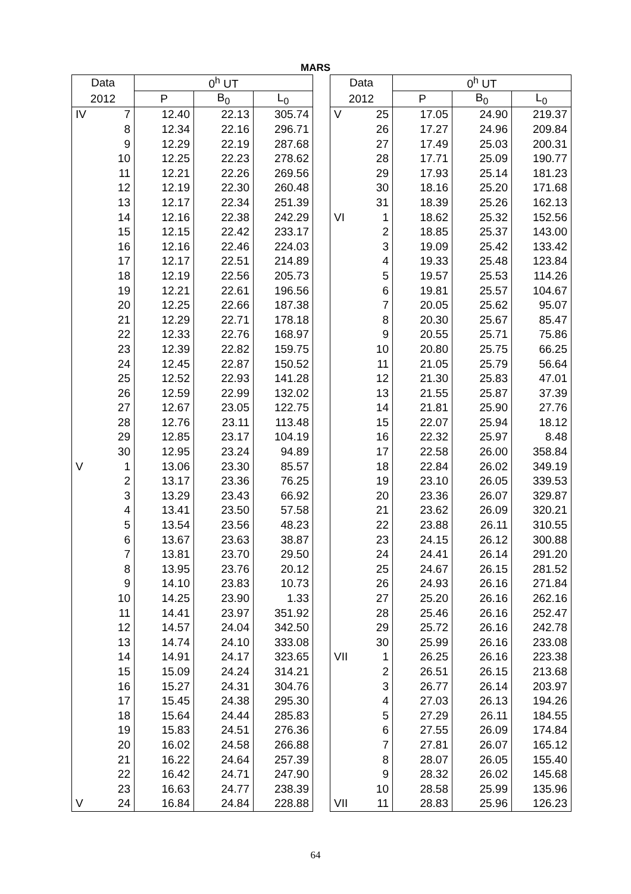MARS
| Data | | 0<sup>h</sup> UT | | |
| --- | --- | --- | --- | --- |
| 2012 | | P | B<sub>0</sub> | L<sub>0</sub> |
| IV | 7 | 12.40 | 22.13 | 305.74 |
| | 8 | 12.34 | 22.16 | 296.71 |
| | 9 | 12.29 | 22.19 | 287.68 |
| | 10 | 12.25 | 22.23 | 278.62 |
| | 11 | 12.21 | 22.26 | 269.56 |
| | 12 | 12.19 | 22.30 | 260.48 |
| | 13 | 12.17 | 22.34 | 251.39 |
| | 14 | 12.16 | 22.38 | 242.29 |
| | 15 | 12.15 | 22.42 | 233.17 |
| | 16 | 12.16 | 22.46 | 224.03 |
| | 17 | 12.17 | 22.51 | 214.89 |
| | 18 | 12.19 | 22.56 | 205.73 |
| | 19 | 12.21 | 22.61 | 196.56 |
| | 20 | 12.25 | 22.66 | 187.38 |
| | 21 | 12.29 | 22.71 | 178.18 |
| | 22 | 12.33 | 22.76 | 168.97 |
| | 23 | 12.39 | 22.82 | 159.75 |
| | 24 | 12.45 | 22.87 | 150.52 |
| | 25 | 12.52 | 22.93 | 141.28 |
| | 26 | 12.59 | 22.99 | 132.02 |
| | 27 | 12.67 | 23.05 | 122.75 |
| | 28 | 12.76 | 23.11 | 113.48 |
| | 29 | 12.85 | 23.17 | 104.19 |
| | 30 | 12.95 | 23.24 | 94.89 |
| V | 1 | 13.06 | 23.30 | 85.57 |
| | 2 | 13.17 | 23.36 | 76.25 |
| | 3 | 13.29 | 23.43 | 66.92 |
| | 4 | 13.41 | 23.50 | 57.58 |
| | 5 | 13.54 | 23.56 | 48.23 |
| | 6 | 13.67 | 23.63 | 38.87 |
| | 7 | 13.81 | 23.70 | 29.50 |
| | 8 | 13.95 | 23.76 | 20.12 |
| | 9 | 14.10 | 23.83 | 10.73 |
| | 10 | 14.25 | 23.90 | 1.33 |
| | 11 | 14.41 | 23.97 | 351.92 |
| | 12 | 14.57 | 24.04 | 342.50 |
| | 13 | 14.74 | 24.10 | 333.08 |
| | 14 | 14.91 | 24.17 | 323.65 |
| | 15 | 15.09 | 24.24 | 314.21 |
| | 16 | 15.27 | 24.31 | 304.76 |
| | 17 | 15.45 | 24.38 | 295.30 |
| | 18 | 15.64 | 24.44 | 285.83 |
| | 19 | 15.83 | 24.51 | 276.36 |
| | 20 | 16.02 | 24.58 | 266.88 |
| | 21 | 16.22 | 24.64 | 257.39 |
| | 22 | 16.42 | 24.71 | 247.90 |
| | 23 | 16.63 | 24.77 | 238.39 |
| V | 24 | 16.84 | 24.84 | 228.88 |
| Data | | 0<sup>h</sup> UT | | |
| --- | --- | --- | --- | --- |
| 2012 | | P | B<sub>0</sub> | L<sub>0</sub> |
| V | 25 | 17.05 | 24.90 | 219.37 |
| | 26 | 17.27 | 24.96 | 209.84 |
| | 27 | 17.49 | 25.03 | 200.31 |
| | 28 | 17.71 | 25.09 | 190.77 |
| | 29 | 17.93 | 25.14 | 181.23 |
| | 30 | 18.16 | 25.20 | 171.68 |
| | 31 | 18.39 | 25.26 | 162.13 |
| VI | 1 | 18.62 | 25.32 | 152.56 |
| | 2 | 18.85 | 25.37 | 143.00 |
| | 3 | 19.09 | 25.42 | 133.42 |
| | 4 | 19.33 | 25.48 | 123.84 |
| | 5 | 19.57 | 25.53 | 114.26 |
| | 6 | 19.81 | 25.57 | 104.67 |
| | 7 | 20.05 | 25.62 | 95.07 |
| | 8 | 20.30 | 25.67 | 85.47 |
| | 9 | 20.55 | 25.71 | 75.86 |
| | 10 | 20.80 | 25.75 | 66.25 |
| | 11 | 21.05 | 25.79 | 56.64 |
| | 12 | 21.30 | 25.83 | 47.01 |
| | 13 | 21.55 | 25.87 | 37.39 |
| | 14 | 21.81 | 25.90 | 27.76 |
| | 15 | 22.07 | 25.94 | 18.12 |
| | 16 | 22.32 | 25.97 | 8.48 |
| | 17 | 22.58 | 26.00 | 358.84 |
| | 18 | 22.84 | 26.02 | 349.19 |
| | 19 | 23.10 | 26.05 | 339.53 |
| | 20 | 23.36 | 26.07 | 329.87 |
| | 21 | 23.62 | 26.09 | 320.21 |
| | 22 | 23.88 | 26.11 | 310.55 |
| | 23 | 24.15 | 26.12 | 300.88 |
| | 24 | 24.41 | 26.14 | 291.20 |
| | 25 | 24.67 | 26.15 | 281.52 |
| | 26 | 24.93 | 26.16 | 271.84 |
| | 27 | 25.20 | 26.16 | 262.16 |
| | 28 | 25.46 | 26.16 | 252.47 |
| | 29 | 25.72 | 26.16 | 242.78 |
| | 30 | 25.99 | 26.16 | 233.08 |
| VII | 1 | 26.25 | 26.16 | 223.38 |
| | 2 | 26.51 | 26.15 | 213.68 |
| | 3 | 26.77 | 26.14 | 203.97 |
| | 4 | 27.03 | 26.13 | 194.26 |
| | 5 | 27.29 | 26.11 | 184.55 |
| | 6 | 27.55 | 26.09 | 174.84 |
| | 7 | 27.81 | 26.07 | 165.12 |
| | 8 | 28.07 | 26.05 | 155.40 |
| | 9 | 28.32 | 26.02 | 145.68 |
| | 10 | 28.58 | 25.99 | 135.96 |
| VII | 11 | 28.83 | 25.96 | 126.23 |
64